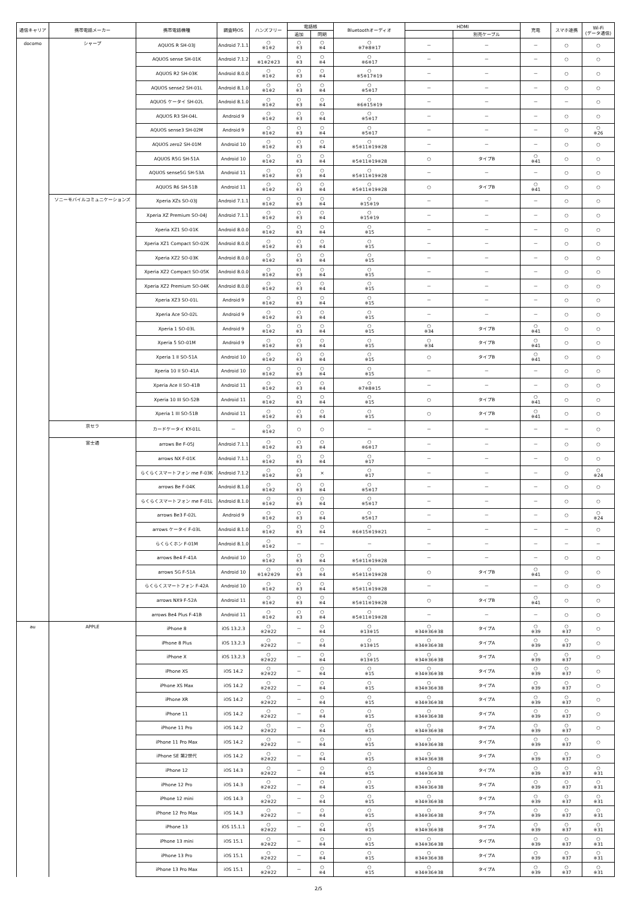| 通信キャリア | 携帯電話メーカー | 携帯電話機種 | 調査時OS | ハンズフリー | 電話帳 | | Bluetoothオーディオ | HDMI | | 充電 | スマホ連携 | Wi-Fi (データ通信) |
| --- | --- | --- | --- | --- | --- | --- | --- | --- | --- | --- | --- | --- |
| | | | | | 追加 | 同期 | | | 別売ケーブル | | | |
| docomo | シャープ | AQUOS R SH-03J | Android 7.1.1 | ○ ※1※2 | ○ ※3 | ○ ※4 | ○ ※7※8※17 | － | － | － | ○ | ○ |
| | | AQUOS sense SH-01K | Android 7.1.2 | ○ ※1※2※23 | ○ ※3 | ○ ※4 | ○ ※6※17 | － | － | － | ○ | ○ |
| | | AQUOS R2 SH-03K | Android 8.0.0 | ○ ※1※2 | ○ ※3 | ○ ※4 | ○ ※5※17※19 | － | － | － | ○ | ○ |
| | | AQUOS sense2 SH-01L | Android 8.1.0 | ○ ※1※2 | ○ ※3 | ○ ※4 | ○ ※5※17 | － | － | － | ○ | ○ |
| | | AQUOS ケータイ SH-02L | Android 8.1.0 | ○ ※1※2 | ○ ※3 | ○ ※4 | ○ ※6※15※19 | － | － | － | － | ○ |
| | | AQUOS R3 SH-04L | Android 9 | ○ ※1※2 | ○ ※3 | ○ ※4 | ○ ※5※17 | － | － | － | ○ | ○ |
| | | AQUOS sense3 SH-02M | Android 9 | ○ ※1※2 | ○ ※3 | ○ ※4 | ○ ※5※17 | － | － | － | ○ | ○ ※26 |
| | | AQUOS zero2 SH-01M | Android 10 | ○ ※1※2 | ○ ※3 | ○ ※4 | ○ ※5※11※19※28 | － | － | － | ○ | ○ |
| | | AQUOS R5G SH-51A | Android 10 | ○ ※1※2 | ○ ※3 | ○ ※4 | ○ ※5※11※19※28 | ○ | タイプB | ○ ※41 | ○ | ○ |
| | | AQUOS sense5G SH-53A | Android 11 | ○ ※1※2 | ○ ※3 | ○ ※4 | ○ ※5※11※19※28 | － | － | － | ○ | ○ |
| | | AQUOS R6 SH-51B | Android 11 | ○ ※1※2 | ○ ※3 | ○ ※4 | ○ ※5※11※19※28 | ○ | タイプB | ○ ※41 | ○ | ○ |
| | ソニーモバイルコミュニケーションズ | Xperia XZs SO-03J | Android 7.1.1 | ○ ※1※2 | ○ ※3 | ○ ※4 | ○ ※15※19 | － | － | － | ○ | ○ |
| | | Xperia XZ Premium SO-04J | Android 7.1.1 | ○ ※1※2 | ○ ※3 | ○ ※4 | ○ ※15※19 | － | － | － | ○ | ○ |
| | | Xperia XZ1 SO-01K | Android 8.0.0 | ○ ※1※2 | ○ ※3 | ○ ※4 | ○ ※15 | － | － | － | ○ | ○ |
| | | Xperia XZ1 Compact SO-02K | Android 8.0.0 | ○ ※1※2 | ○ ※3 | ○ ※4 | ○ ※15 | － | － | － | ○ | ○ |
| | | Xperia XZ2 SO-03K | Android 8.0.0 | ○ ※1※2 | ○ ※3 | ○ ※4 | ○ ※15 | － | － | － | ○ | ○ |
| | | Xperia XZ2 Compact SO-05K | Android 8.0.0 | ○ ※1※2 | ○ ※3 | ○ ※4 | ○ ※15 | － | － | － | ○ | ○ |
| | | Xperia XZ2 Premium SO-04K | Android 8.0.0 | ○ ※1※2 | ○ ※3 | ○ ※4 | ○ ※15 | － | － | － | ○ | ○ |
| | | Xperia XZ3 SO-01L | Android 9 | ○ ※1※2 | ○ ※3 | ○ ※4 | ○ ※15 | － | － | － | ○ | ○ |
| | | Xperia Ace SO-02L | Android 9 | ○ ※1※2 | ○ ※3 | ○ ※4 | ○ ※15 | － | － | － | ○ | ○ |
| | | Xperia 1 SO-03L | Android 9 | ○ ※1※2 | ○ ※3 | ○ ※4 | ○ ※15 | ○ ※34 | タイプB | ○ ※41 | ○ | ○ |
| | | Xperia 5 SO-01M | Android 9 | ○ ※1※2 | ○ ※3 | ○ ※4 | ○ ※15 | ○ ※34 | タイプB | ○ ※41 | ○ | ○ |
| | | Xperia 1 II SO-51A | Android 10 | ○ ※1※2 | ○ ※3 | ○ ※4 | ○ ※15 | ○ | タイプB | ○ ※41 | ○ | ○ |
| | | Xperia 10 II SO-41A | Android 10 | ○ ※1※2 | ○ ※3 | ○ ※4 | ○ ※15 | － | － | － | ○ | ○ |
| | | Xperia Ace II SO-41B | Android 11 | ○ ※1※2 | ○ ※3 | ○ ※4 | ○ ※7※8※15 | － | － | － | ○ | ○ |
| | | Xperia 10 III SO-52B | Android 11 | ○ ※1※2 | ○ ※3 | ○ ※4 | ○ ※15 | ○ | タイプB | ○ ※41 | ○ | ○ |
| | | Xperia 1 III SO-51B | Android 11 | ○ ※1※2 | ○ ※3 | ○ ※4 | ○ ※15 | ○ | タイプB | ○ ※41 | ○ | ○ |
| | 京セラ | カードケータイ KY-01L | － | ○ ※1※2 | ○ | ○ | － | － | － | － | － | ○ |
| | 富士通 | arrows Be F-05J | Android 7.1.1 | ○ ※1※2 | ○ ※3 | ○ ※4 | ○ ※6※17 | － | － | － | ○ | ○ |
| | | arrows NX F-01K | Android 7.1.1 | ○ ※1※2 | ○ ※3 | ○ ※4 | ○ ※17 | － | － | － | ○ | ○ |
| | | らくらくスマートフォン me F-03K | Android 7.1.2 | ○ ※1※2 | ○ ※3 | × | ○ ※17 | － | － | － | ○ | ○ ※24 |
| | | arrows Be F-04K | Android 8.1.0 | ○ ※1※2 | ○ ※3 | ○ ※4 | ○ ※5※17 | － | － | － | ○ | ○ |
| | | らくらくスマートフォン me F-01L | Android 8.1.0 | ○ ※1※2 | ○ ※3 | ○ ※4 | ○ ※5※17 | － | － | － | ○ | ○ |
| | | arrows Be3 F-02L | Android 9 | ○ ※1※2 | ○ ※3 | ○ ※4 | ○ ※5※17 | － | － | － | ○ | ○ ※24 |
| | | arrows ケータイ F-03L | Android 8.1.0 | ○ ※1※2 | ○ ※3 | ○ ※4 | ○ ※6※15※19※21 | － | － | － | － | ○ |
| | | らくらくホン F-01M | Android 8.1.0 | ○ ※1※2 | － | － | － | － | － | － | － | － |
| | | arrows Be4 F-41A | Android 10 | ○ ※1※2 | ○ ※3 | ○ ※4 | ○ ※5※11※19※28 | － | － | － | ○ | ○ |
| | | arrows 5G F-51A | Android 10 | ○ ※1※2※29 | ○ ※3 | ○ ※4 | ○ ※5※11※19※28 | ○ | タイプB | ○ ※41 | ○ | ○ |
| | | らくらくスマートフォン F-42A | Android 10 | ○ ※1※2 | ○ ※3 | ○ ※4 | ○ ※5※11※19※28 | － | － | － | ○ | ○ |
| | | arrows NX9 F-52A | Android 11 | ○ ※1※2 | ○ ※3 | ○ ※4 | ○ ※5※11※19※28 | ○ | タイプB | ○ ※41 | ○ | ○ |
| | | arrows Be4 Plus F-41B | Android 11 | ○ ※1※2 | ○ ※3 | ○ ※4 | ○ ※5※11※19※28 | － | － | － | ○ | ○ |
| au | APPLE | iPhone 8 | iOS 13.2.3 | ○ ※2※22 | － | ○ ※4 | ○ ※13※15 | ○ ※34※36※38 | タイプA | ○ ※39 | ○ ※37 | ○ |
| | | iPhone 8 Plus | iOS 13.2.3 | ○ ※2※22 | － | ○ ※4 | ○ ※13※15 | ○ ※34※36※38 | タイプA | ○ ※39 | ○ ※37 | ○ |
| | | iPhone X | iOS 13.2.3 | ○ ※2※22 | － | ○ ※4 | ○ ※13※15 | ○ ※34※36※38 | タイプA | ○ ※39 | ○ ※37 | ○ |
| | | iPhone XS | iOS 14.2 | ○ ※2※22 | － | ○ ※4 | ○ ※15 | ○ ※34※36※38 | タイプA | ○ ※39 | ○ ※37 | ○ |
| | | iPhone XS Max | iOS 14.2 | ○ ※2※22 | － | ○ ※4 | ○ ※15 | ○ ※34※36※38 | タイプA | ○ ※39 | ○ ※37 | ○ |
| | | iPhone XR | iOS 14.2 | ○ ※2※22 | － | ○ ※4 | ○ ※15 | ○ ※34※36※38 | タイプA | ○ ※39 | ○ ※37 | ○ |
| | | iPhone 11 | iOS 14.2 | ○ ※2※22 | － | ○ ※4 | ○ ※15 | ○ ※34※36※38 | タイプA | ○ ※39 | ○ ※37 | ○ |
| | | iPhone 11 Pro | iOS 14.2 | ○ ※2※22 | － | ○ ※4 | ○ ※15 | ○ ※34※36※38 | タイプA | ○ ※39 | ○ ※37 | ○ |
| | | iPhone 11 Pro Max | iOS 14.2 | ○ ※2※22 | － | ○ ※4 | ○ ※15 | ○ ※34※36※38 | タイプA | ○ ※39 | ○ ※37 | ○ |
| | | iPhone SE 第2世代 | iOS 14.2 | ○ ※2※22 | － | ○ ※4 | ○ ※15 | ○ ※34※36※38 | タイプA | ○ ※39 | ○ ※37 | ○ |
| | | iPhone 12 | iOS 14.3 | ○ ※2※22 | － | ○ ※4 | ○ ※15 | ○ ※34※36※38 | タイプA | ○ ※39 | ○ ※37 | ○ ※31 |
| | | iPhone 12 Pro | iOS 14.3 | ○ ※2※22 | － | ○ ※4 | ○ ※15 | ○ ※34※36※38 | タイプA | ○ ※39 | ○ ※37 | ○ ※31 |
| | | iPhone 12 mini | iOS 14.3 | ○ ※2※22 | － | ○ ※4 | ○ ※15 | ○ ※34※36※38 | タイプA | ○ ※39 | ○ ※37 | ○ ※31 |
| | | iPhone 12 Pro Max | iOS 14.3 | ○ ※2※22 | － | ○ ※4 | ○ ※15 | ○ ※34※36※38 | タイプA | ○ ※39 | ○ ※37 | ○ ※31 |
| | | iPhone 13 | iOS 15.1.1 | ○ ※2※22 | － | ○ ※4 | ○ ※15 | ○ ※34※36※38 | タイプA | ○ ※39 | ○ ※37 | ○ ※31 |
| | | iPhone 13 mini | iOS 15.1 | ○ ※2※22 | － | ○ ※4 | ○ ※15 | ○ ※34※36※38 | タイプA | ○ ※39 | ○ ※37 | ○ ※31 |
| | | iPhone 13 Pro | iOS 15.1 | ○ ※2※22 | － | ○ ※4 | ○ ※15 | ○ ※34※36※38 | タイプA | ○ ※39 | ○ ※37 | ○ ※31 |
| | | iPhone 13 Pro Max | iOS 15.1 | ○ ※2※22 | － | ○ ※4 | ○ ※15 | ○ ※34※36※38 | タイプA | ○ ※39 | ○ ※37 | ○ ※31 |
2/5